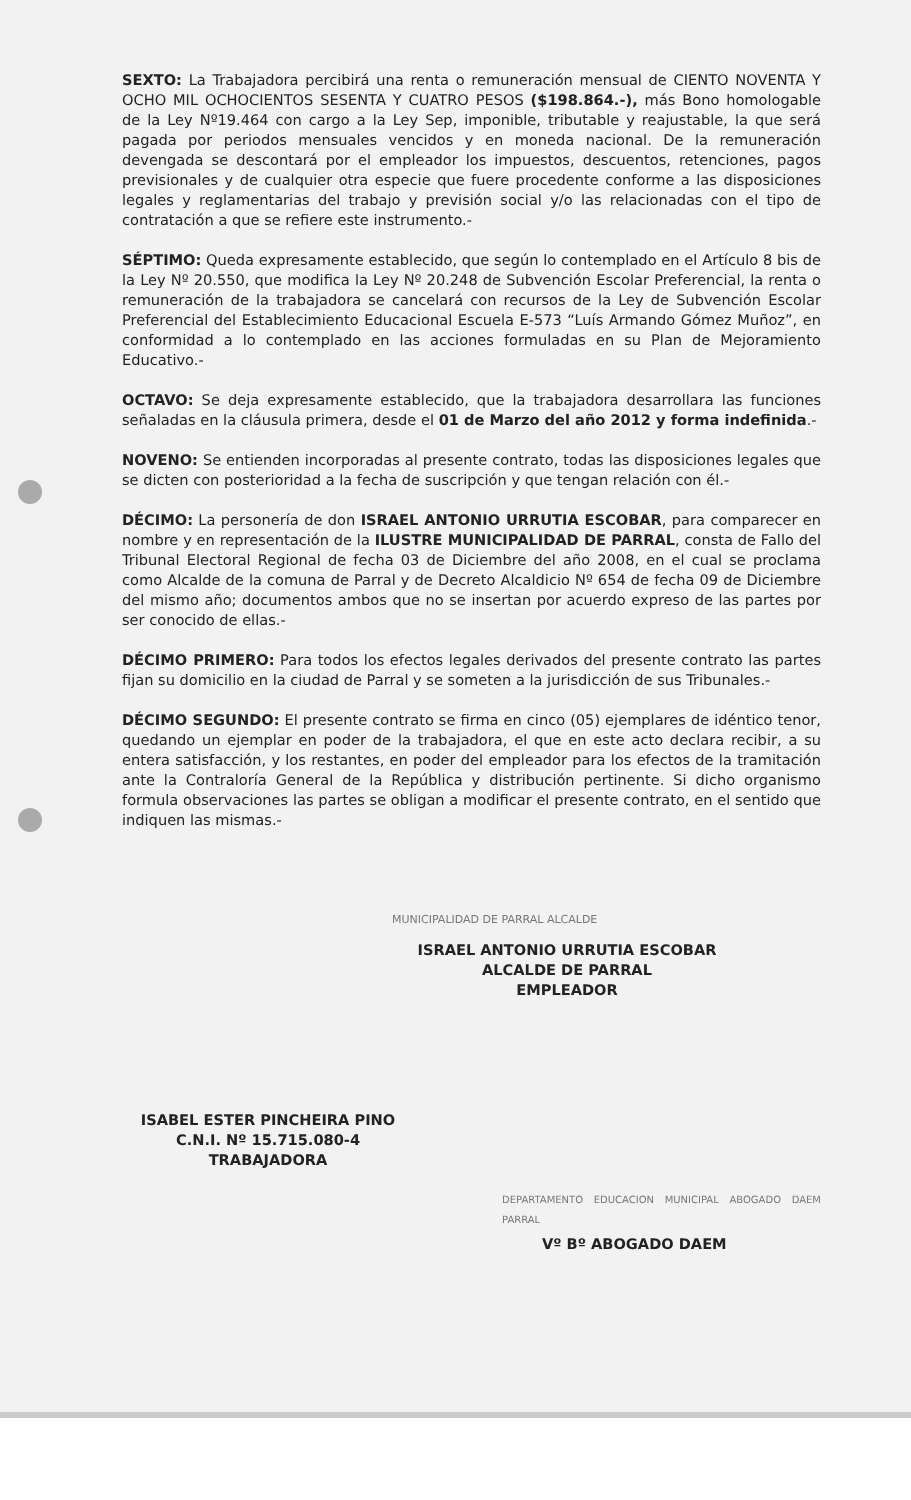SEXTO: La Trabajadora percibirá una renta o remuneración mensual de CIENTO NOVENTA Y OCHO MIL OCHOCIENTOS SESENTA Y CUATRO PESOS ($198.864.-), más Bono homologable de la Ley Nº19.464 con cargo a la Ley Sep, imponible, tributable y reajustable, la que será pagada por periodos mensuales vencidos y en moneda nacional. De la remuneración devengada se descontará por el empleador los impuestos, descuentos, retenciones, pagos previsionales y de cualquier otra especie que fuere procedente conforme a las disposiciones legales y reglamentarias del trabajo y previsión social y/o las relacionadas con el tipo de contratación a que se refiere este instrumento.-
SÉPTIMO: Queda expresamente establecido, que según lo contemplado en el Artículo 8 bis de la Ley Nº 20.550, que modifica la Ley Nº 20.248 de Subvención Escolar Preferencial, la renta o remuneración de la trabajadora se cancelará con recursos de la Ley de Subvención Escolar Preferencial del Establecimiento Educacional Escuela E-573 “Luís Armando Gómez Muñoz”, en conformidad a lo contemplado en las acciones formuladas en su Plan de Mejoramiento Educativo.-
OCTAVO: Se deja expresamente establecido, que la trabajadora desarrollara las funciones señaladas en la cláusula primera, desde el 01 de Marzo del año 2012 y forma indefinida.-
NOVENO: Se entienden incorporadas al presente contrato, todas las disposiciones legales que se dicten con posterioridad a la fecha de suscripción y que tengan relación con él.-
DÉCIMO: La personería de don ISRAEL ANTONIO URRUTIA ESCOBAR, para comparecer en nombre y en representación de la ILUSTRE MUNICIPALIDAD DE PARRAL, consta de Fallo del Tribunal Electoral Regional de fecha 03 de Diciembre del año 2008, en el cual se proclama como Alcalde de la comuna de Parral y de Decreto Alcaldicio Nº 654 de fecha 09 de Diciembre del mismo año; documentos ambos que no se insertan por acuerdo expreso de las partes por ser conocido de ellas.-
DÉCIMO PRIMERO: Para todos los efectos legales derivados del presente contrato las partes fijan su domicilio en la ciudad de Parral y se someten a la jurisdicción de sus Tribunales.-
DÉCIMO SEGUNDO: El presente contrato se firma en cinco (05) ejemplares de idéntico tenor, quedando un ejemplar en poder de la trabajadora, el que en este acto declara recibir, a su entera satisfacción, y los restantes, en poder del empleador para los efectos de la tramitación ante la Contraloría General de la República y distribución pertinente. Si dicho organismo formula observaciones las partes se obligan a modificar el presente contrato, en el sentido que indiquen las mismas.-
MUNICIPALIDAD DE PARRAL ALCALDE
ISRAEL ANTONIO URRUTIA ESCOBAR
ALCALDE DE PARRAL
EMPLEADOR
ISABEL ESTER PINCHEIRA PINO
C.N.I. Nº 15.715.080-4
TRABAJADORA
DEPARTAMENTO EDUCACION MUNICIPAL ABOGADO DAEM PARRAL
Vº Bº ABOGADO DAEM